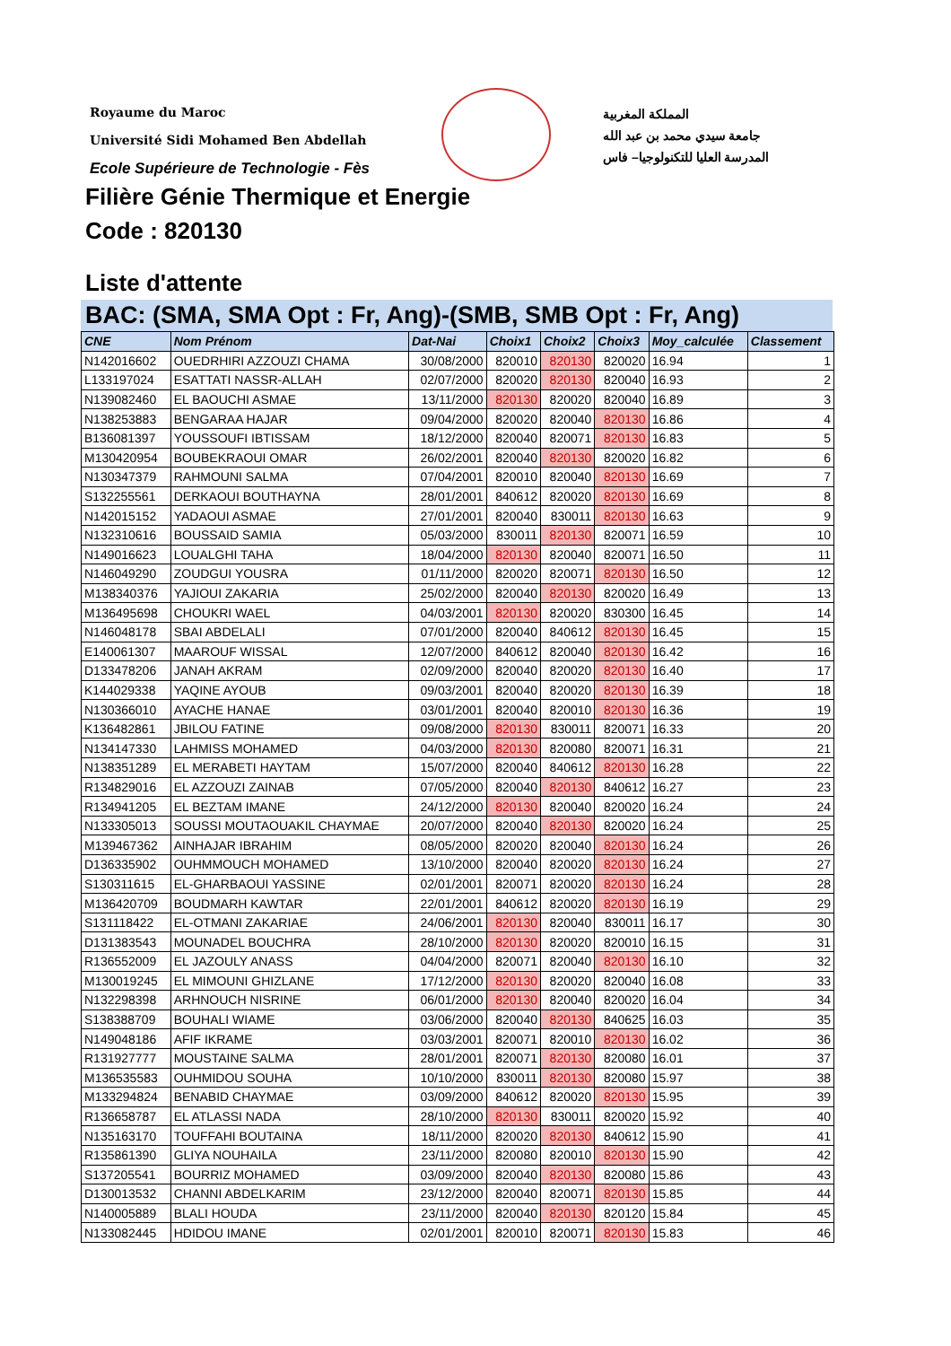Royaume du Maroc
Université Sidi Mohamed Ben Abdellah
Ecole Supérieure de Technologie - Fès
المملكة المغربية
جامعة سيدي محمد بن عبد الله
المدرسة العليا للتكنولوجيا– فاس
Filière Génie Thermique et Energie
Code : 820130
Liste d'attente
BAC: (SMA, SMA Opt : Fr, Ang)-(SMB, SMB Opt : Fr, Ang)
| CNE | Nom Prénom | Dat-Nai | Choix1 | Choix2 | Choix3 | Moy_calculée | Classement |
| --- | --- | --- | --- | --- | --- | --- | --- |
| N142016602 | OUEDRHIRI AZZOUZI CHAMA | 30/08/2000 | 820010 | 820130 | 820020 | 16.94 | 1 |
| L133197024 | ESATTATI NASSR-ALLAH | 02/07/2000 | 820020 | 820130 | 820040 | 16.93 | 2 |
| N139082460 | EL BAOUCHI ASMAE | 13/11/2000 | 820130 | 820020 | 820040 | 16.89 | 3 |
| N138253883 | BENGARAA HAJAR | 09/04/2000 | 820020 | 820040 | 820130 | 16.86 | 4 |
| B136081397 | YOUSSOUFI IBTISSAM | 18/12/2000 | 820040 | 820071 | 820130 | 16.83 | 5 |
| M130420954 | BOUBEKRAOUI OMAR | 26/02/2001 | 820040 | 820130 | 820020 | 16.82 | 6 |
| N130347379 | RAHMOUNI SALMA | 07/04/2001 | 820010 | 820040 | 820130 | 16.69 | 7 |
| S132255561 | DERKAOUI BOUTHAYNA | 28/01/2001 | 840612 | 820020 | 820130 | 16.69 | 8 |
| N142015152 | YADAOUI ASMAE | 27/01/2001 | 820040 | 830011 | 820130 | 16.63 | 9 |
| N132310616 | BOUSSAID SAMIA | 05/03/2000 | 830011 | 820130 | 820071 | 16.59 | 10 |
| N149016623 | LOUALGHI TAHA | 18/04/2000 | 820130 | 820040 | 820071 | 16.50 | 11 |
| N146049290 | ZOUDGUI YOUSRA | 01/11/2000 | 820020 | 820071 | 820130 | 16.50 | 12 |
| M138340376 | YAJIOUI ZAKARIA | 25/02/2000 | 820040 | 820130 | 820020 | 16.49 | 13 |
| M136495698 | CHOUKRI WAEL | 04/03/2001 | 820130 | 820020 | 830300 | 16.45 | 14 |
| N146048178 | SBAI ABDELALI | 07/01/2000 | 820040 | 840612 | 820130 | 16.45 | 15 |
| E140061307 | MAAROUF WISSAL | 12/07/2000 | 840612 | 820040 | 820130 | 16.42 | 16 |
| D133478206 | JANAH AKRAM | 02/09/2000 | 820040 | 820020 | 820130 | 16.40 | 17 |
| K144029338 | YAQINE AYOUB | 09/03/2001 | 820040 | 820020 | 820130 | 16.39 | 18 |
| N130366010 | AYACHE HANAE | 03/01/2001 | 820040 | 820010 | 820130 | 16.36 | 19 |
| K136482861 | JBILOU FATINE | 09/08/2000 | 820130 | 830011 | 820071 | 16.33 | 20 |
| N134147330 | LAHMISS MOHAMED | 04/03/2000 | 820130 | 820080 | 820071 | 16.31 | 21 |
| N138351289 | EL MERABETI HAYTAM | 15/07/2000 | 820040 | 840612 | 820130 | 16.28 | 22 |
| R134829016 | EL AZZOUZI ZAINAB | 07/05/2000 | 820040 | 820130 | 840612 | 16.27 | 23 |
| R134941205 | EL BEZTAM IMANE | 24/12/2000 | 820130 | 820040 | 820020 | 16.24 | 24 |
| N133305013 | SOUSSI MOUTAOUAKIL CHAYMAE | 20/07/2000 | 820040 | 820130 | 820020 | 16.24 | 25 |
| M139467362 | AINHAJAR IBRAHIM | 08/05/2000 | 820020 | 820040 | 820130 | 16.24 | 26 |
| D136335902 | OUHMMOUCH MOHAMED | 13/10/2000 | 820040 | 820020 | 820130 | 16.24 | 27 |
| S130311615 | EL-GHARBAOUI YASSINE | 02/01/2001 | 820071 | 820020 | 820130 | 16.24 | 28 |
| M136420709 | BOUDMARH KAWTAR | 22/01/2001 | 840612 | 820020 | 820130 | 16.19 | 29 |
| S131118422 | EL-OTMANI ZAKARIAE | 24/06/2001 | 820130 | 820040 | 830011 | 16.17 | 30 |
| D131383543 | MOUNADEL BOUCHRA | 28/10/2000 | 820130 | 820020 | 820010 | 16.15 | 31 |
| R136552009 | EL JAZOULY ANASS | 04/04/2000 | 820071 | 820040 | 820130 | 16.10 | 32 |
| M130019245 | EL MIMOUNI GHIZLANE | 17/12/2000 | 820130 | 820020 | 820040 | 16.08 | 33 |
| N132298398 | ARHNOUCH NISRINE | 06/01/2000 | 820130 | 820040 | 820020 | 16.04 | 34 |
| S138388709 | BOUHALI WIAME | 03/06/2000 | 820040 | 820130 | 840625 | 16.03 | 35 |
| N149048186 | AFIF IKRAME | 03/03/2001 | 820071 | 820010 | 820130 | 16.02 | 36 |
| R131927777 | MOUSTAINE SALMA | 28/01/2001 | 820071 | 820130 | 820080 | 16.01 | 37 |
| M136535583 | OUHMIDOU SOUHA | 10/10/2000 | 830011 | 820130 | 820080 | 15.97 | 38 |
| M133294824 | BENABID CHAYMAE | 03/09/2000 | 840612 | 820020 | 820130 | 15.95 | 39 |
| R136658787 | EL ATLASSI NADA | 28/10/2000 | 820130 | 830011 | 820020 | 15.92 | 40 |
| N135163170 | TOUFFAHI BOUTAINA | 18/11/2000 | 820020 | 820130 | 840612 | 15.90 | 41 |
| R135861390 | GLIYA NOUHAILA | 23/11/2000 | 820080 | 820010 | 820130 | 15.90 | 42 |
| S137205541 | BOURRIZ MOHAMED | 03/09/2000 | 820040 | 820130 | 820080 | 15.86 | 43 |
| D130013532 | CHANNI ABDELKARIM | 23/12/2000 | 820040 | 820071 | 820130 | 15.85 | 44 |
| N140005889 | BLALI HOUDA | 23/11/2000 | 820040 | 820130 | 820120 | 15.84 | 45 |
| N133082445 | HDIDOU IMANE | 02/01/2001 | 820010 | 820071 | 820130 | 15.83 | 46 |